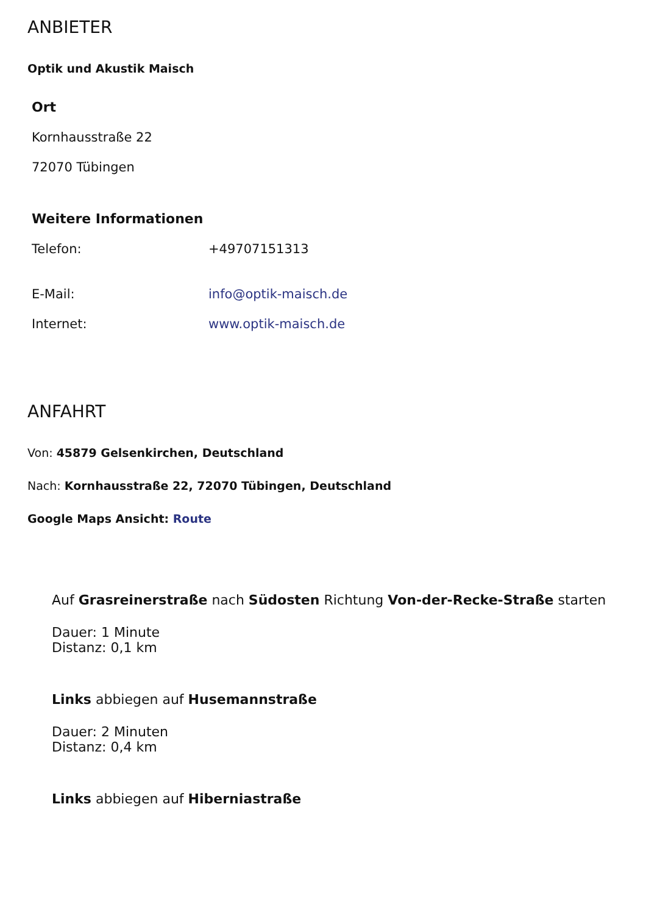ANBIETER
Optik und Akustik Maisch
Ort
Kornhausstraße 22
72070 Tübingen
Weitere Informationen
| Telefon: | +49707151313 |
| E-Mail: | info@optik-maisch.de |
| Internet: | www.optik-maisch.de |
ANFAHRT
Von: 45879 Gelsenkirchen, Deutschland
Nach: Kornhausstraße 22, 72070 Tübingen, Deutschland
Google Maps Ansicht: Route
Auf Grasreinerstraße nach Südosten Richtung Von-der-Recke-Straße starten
Dauer: 1 Minute
Distanz: 0,1 km
Links abbiegen auf Husemannstraße
Dauer: 2 Minuten
Distanz: 0,4 km
Links abbiegen auf Hiberniastraße